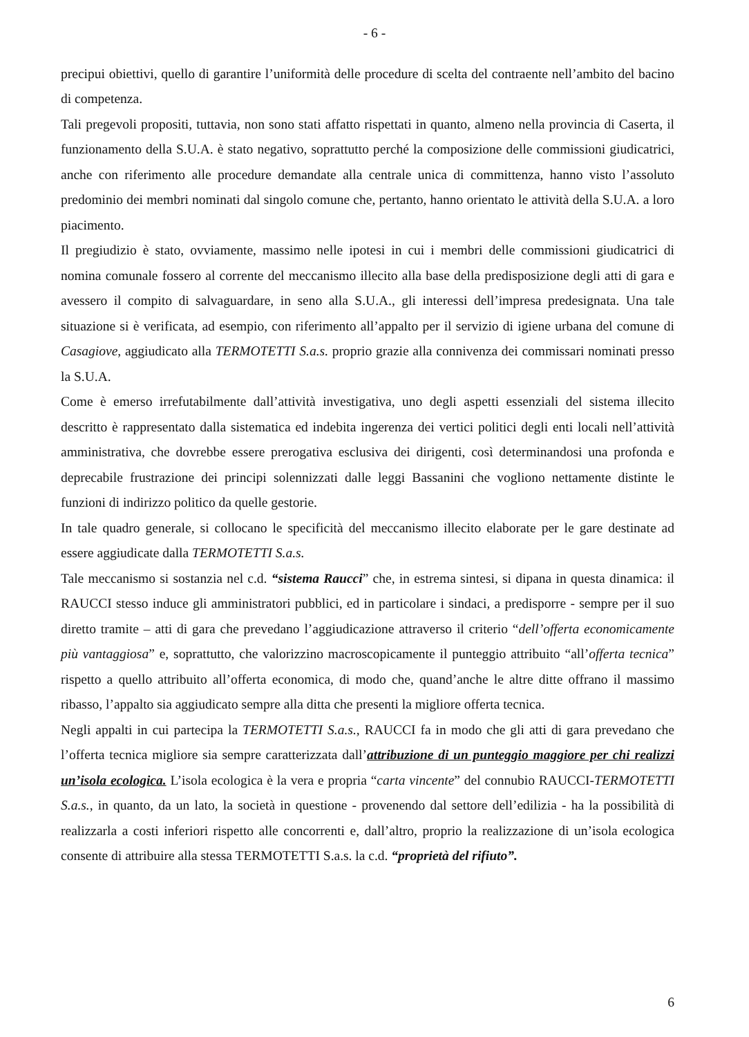- 6 -
precipui obiettivi, quello di garantire l’uniformità delle procedure di scelta del contraente nell’ambito del bacino di competenza.
Tali pregevoli propositi, tuttavia, non sono stati affatto rispettati in quanto, almeno nella provincia di Caserta, il funzionamento della S.U.A. è stato negativo, soprattutto perché la composizione delle commissioni giudicatrici, anche con riferimento alle procedure demandate alla centrale unica di committenza, hanno visto l’assoluto predominio dei membri nominati dal singolo comune che, pertanto, hanno orientato le attività della S.U.A. a loro piacimento.
Il pregiudizio è stato, ovviamente, massimo nelle ipotesi in cui i membri delle commissioni giudicatrici di nomina comunale fossero al corrente del meccanismo illecito alla base della predisposizione degli atti di gara e avessero il compito di salvaguardare, in seno alla S.U.A., gli interessi dell’impresa predesignata. Una tale situazione si è verificata, ad esempio, con riferimento all’appalto per il servizio di igiene urbana del comune di Casagiove, aggiudicato alla TERMOTETTI S.a.s. proprio grazie alla connivenza dei commissari nominati presso la S.U.A.
Come è emerso irrefutabilmente dall’attività investigativa, uno degli aspetti essenziali del sistema illecito descritto è rappresentato dalla sistematica ed indebita ingerenza dei vertici politici degli enti locali nell’attività amministrativa, che dovrebbe essere prerogativa esclusiva dei dirigenti, così determinandosi una profonda e deprecabile frustrazione dei principi solennizzati dalle leggi Bassanini che vogliono nettamente distinte le funzioni di indirizzo politico da quelle gestorie.
In tale quadro generale, si collocano le specificità del meccanismo illecito elaborate per le gare destinate ad essere aggiudicate dalla TERMOTETTI S.a.s.
Tale meccanismo si sostanzia nel c.d. “sistema Raucci” che, in estrema sintesi, si dipana in questa dinamica: il RAUCCI stesso induce gli amministratori pubblici, ed in particolare i sindaci, a predisporre - sempre per il suo diretto tramite – atti di gara che prevedano l’aggiudicazione attraverso il criterio “dell’offerta economicamente più vantaggiosa” e, soprattutto, che valorizzino macroscopicamente il punteggio attribuito “all’offerta tecnica” rispetto a quello attribuito all’offerta economica, di modo che, quand’anche le altre ditte offrano il massimo ribasso, l’appalto sia aggiudicato sempre alla ditta che presenti la migliore offerta tecnica.
Negli appalti in cui partecipa la TERMOTETTI S.a.s., RAUCCI fa in modo che gli atti di gara prevedano che l’offerta tecnica migliore sia sempre caratterizzata dall’attribuzione di un punteggio maggiore per chi realizzi un’isola ecologica. L’isola ecologica è la vera e propria “carta vincente” del connubio RAUCCI-TERMOTETTI S.a.s., in quanto, da un lato, la società in questione - provenendo dal settore dell’edilizia - ha la possibilità di realizzarla a costi inferiori rispetto alle concorrenti e, dall’altro, proprio la realizzazione di un’isola ecologica consente di attribuire alla stessa TERMOTETTI S.a.s. la c.d. “proprietà del rifiuto”.
6